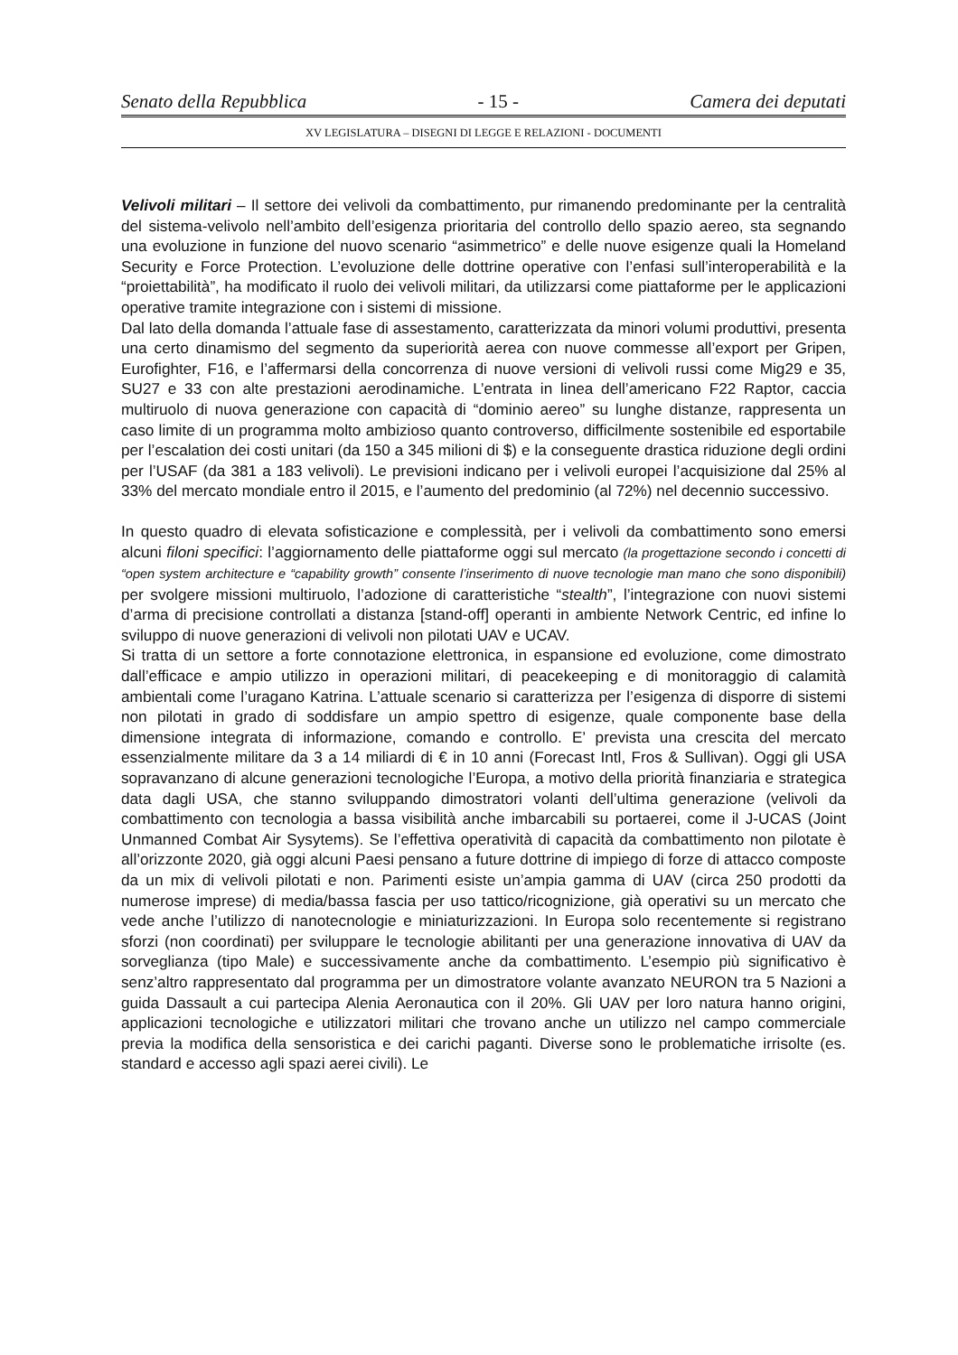Senato della Repubblica - 15 - Camera dei deputati
XV LEGISLATURA – DISEGNI DI LEGGE E RELAZIONI - DOCUMENTI
Velivoli militari – Il settore dei velivoli da combattimento, pur rimanendo predominante per la centralità del sistema-velivolo nell’ambito dell’esigenza prioritaria del controllo dello spazio aereo, sta segnando una evoluzione in funzione del nuovo scenario “asimmetrico” e delle nuove esigenze quali la Homeland Security e Force Protection. L’evoluzione delle dottrine operative con l’enfasi sull’interoperabilità e la “proiettabilità”, ha modificato il ruolo dei velivoli militari, da utilizzarsi come piattaforme per le applicazioni operative tramite integrazione con i sistemi di missione.
Dal lato della domanda l’attuale fase di assestamento, caratterizzata da minori volumi produttivi, presenta una certo dinamismo del segmento da superiorità aerea con nuove commesse all’export per Gripen, Eurofighter, F16, e l’affermarsi della concorrenza di nuove versioni di velivoli russi come Mig29 e 35, SU27 e 33 con alte prestazioni aerodinamiche. L’entrata in linea dell’americano F22 Raptor, caccia multiruolo di nuova generazione con capacità di “dominio aereo” su lunghe distanze, rappresenta un caso limite di un programma molto ambizioso quanto controverso, difficilmente sostenibile ed esportabile per l’escalation dei costi unitari (da 150 a 345 milioni di $) e la conseguente drastica riduzione degli ordini per l’USAF (da 381 a 183 velivoli). Le previsioni indicano per i velivoli europei l’acquisizione dal 25% al 33% del mercato mondiale entro il 2015, e l’aumento del predominio (al 72%) nel decennio successivo.
In questo quadro di elevata sofisticazione e complessità, per i velivoli da combattimento sono emersi alcuni filoni specifici: l’aggiornamento delle piattaforme oggi sul mercato (la progettazione secondo i concetti di “open system architecture e “capability growth” consente l’inserimento di nuove tecnologie man mano che sono disponibili) per svolgere missioni multiruolo, l’adozione di caratteristiche “stealth”, l’integrazione con nuovi sistemi d’arma di precisione controllati a distanza [stand-off] operanti in ambiente Network Centric, ed infine lo sviluppo di nuove generazioni di velivoli non pilotati UAV e UCAV.
Si tratta di un settore a forte connotazione elettronica, in espansione ed evoluzione, come dimostrato dall’efficace e ampio utilizzo in operazioni militari, di peacekeeping e di monitoraggio di calamità ambientali come l’uragano Katrina. L’attuale scenario si caratterizza per l’esigenza di disporre di sistemi non pilotati in grado di soddisfare un ampio spettro di esigenze, quale componente base della dimensione integrata di informazione, comando e controllo. E’ prevista una crescita del mercato essenzialmente militare da 3 a 14 miliardi di € in 10 anni (Forecast Intl, Fros & Sullivan). Oggi gli USA sopravanzano di alcune generazioni tecnologiche l’Europa, a motivo della priorità finanziaria e strategica data dagli USA, che stanno sviluppando dimostratori volanti dell’ultima generazione (velivoli da combattimento con tecnologia a bassa visibilità anche imbarcabili su portaerei, come il J-UCAS (Joint Unmanned Combat Air Sysytems). Se l’effettiva operatività di capacità da combattimento non pilotate è all’orizzonte 2020, già oggi alcuni Paesi pensano a future dottrine di impiego di forze di attacco composte da un mix di velivoli pilotati e non. Parimenti esiste un’ampia gamma di UAV (circa 250 prodotti da numerose imprese) di media/bassa fascia per uso tattico/ricognizione, già operativi su un mercato che vede anche l’utilizzo di nanotecnologie e miniaturizzazioni. In Europa solo recentemente si registrano sforzi (non coordinati) per sviluppare le tecnologie abilitanti per una generazione innovativa di UAV da sorveglianza (tipo Male) e successivamente anche da combattimento. L’esempio più significativo è senz’altro rappresentato dal programma per un dimostratore volante avanzato NEURON tra 5 Nazioni a guida Dassault a cui partecipa Alenia Aeronautica con il 20%. Gli UAV per loro natura hanno origini, applicazioni tecnologiche e utilizzatori militari che trovano anche un utilizzo nel campo commerciale previa la modifica della sensoristica e dei carichi paganti. Diverse sono le problematiche irrisolte (es. standard e accesso agli spazi aerei civili). Le